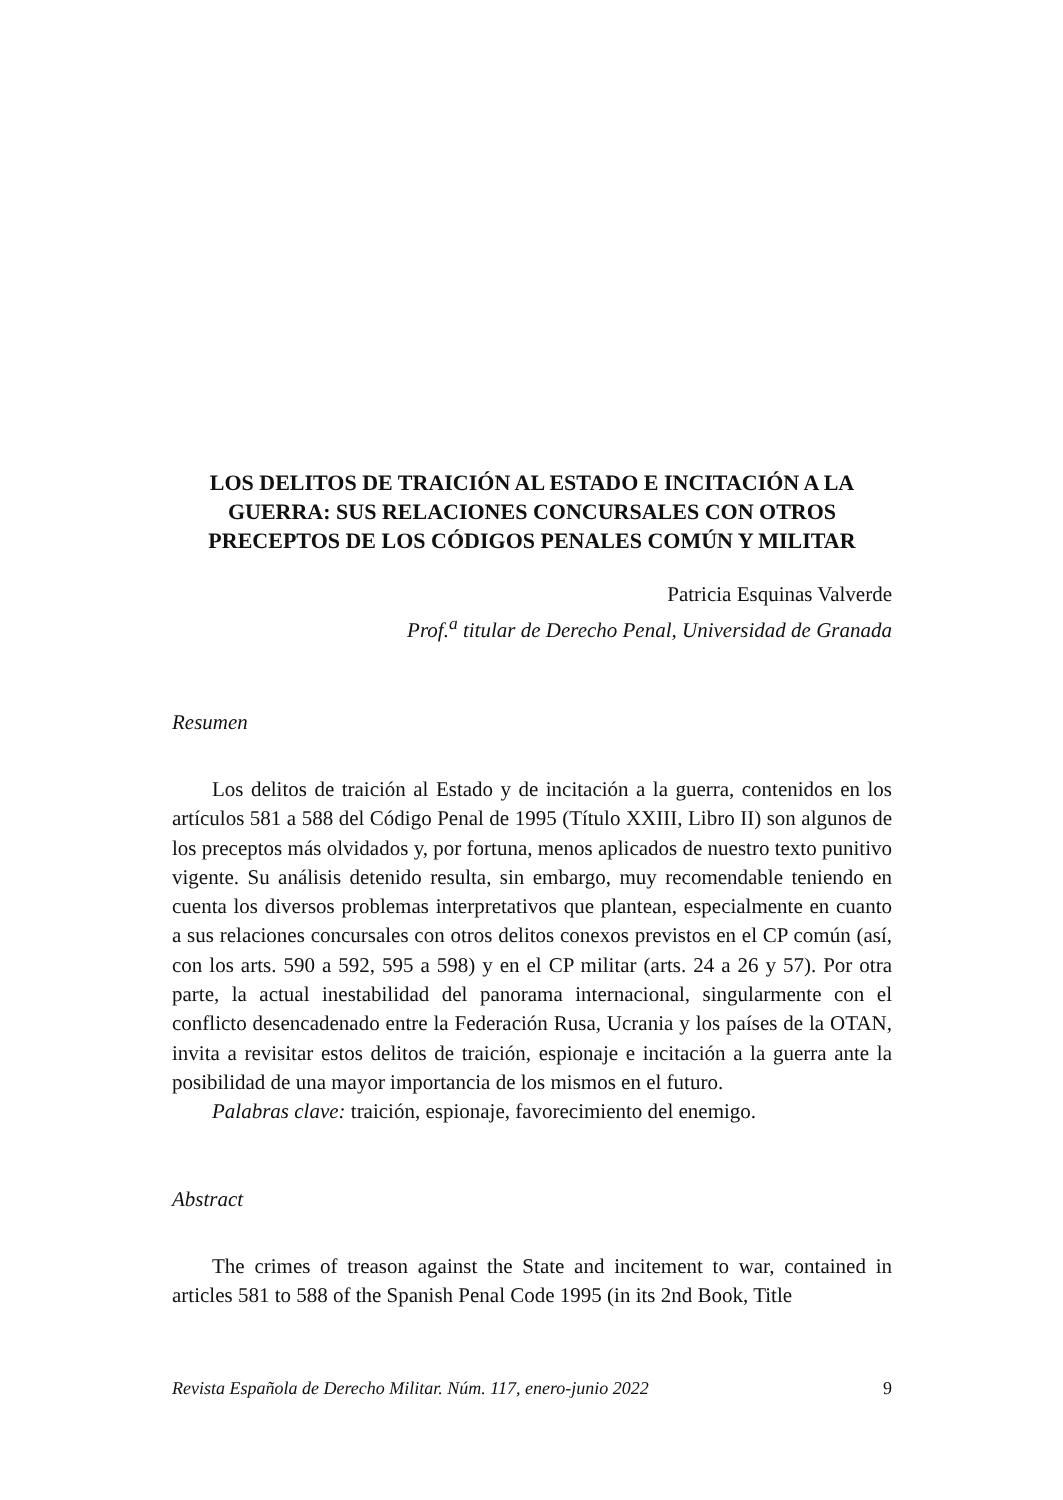LOS DELITOS DE TRAICIÓN AL ESTADO E INCITACIÓN A LA GUERRA: SUS RELACIONES CONCURSALES CON OTROS PRECEPTOS DE LOS CÓDIGOS PENALES COMÚN Y MILITAR
Patricia Esquinas Valverde
Prof.<sup>a</sup> titular de Derecho Penal, Universidad de Granada
Resumen
Los delitos de traición al Estado y de incitación a la guerra, contenidos en los artículos 581 a 588 del Código Penal de 1995 (Título XXIII, Libro II) son algunos de los preceptos más olvidados y, por fortuna, menos aplicados de nuestro texto punitivo vigente. Su análisis detenido resulta, sin embargo, muy recomendable teniendo en cuenta los diversos problemas interpretativos que plantean, especialmente en cuanto a sus relaciones concursales con otros delitos conexos previstos en el CP común (así, con los arts. 590 a 592, 595 a 598) y en el CP militar (arts. 24 a 26 y 57). Por otra parte, la actual inestabilidad del panorama internacional, singularmente con el conflicto desencadenado entre la Federación Rusa, Ucrania y los países de la OTAN, invita a revisitar estos delitos de traición, espionaje e incitación a la guerra ante la posibilidad de una mayor importancia de los mismos en el futuro.
Palabras clave: traición, espionaje, favorecimiento del enemigo.
Abstract
The crimes of treason against the State and incitement to war, contained in articles 581 to 588 of the Spanish Penal Code 1995 (in its 2nd Book, Title
Revista Española de Derecho Militar. Núm. 117, enero-junio 2022 9